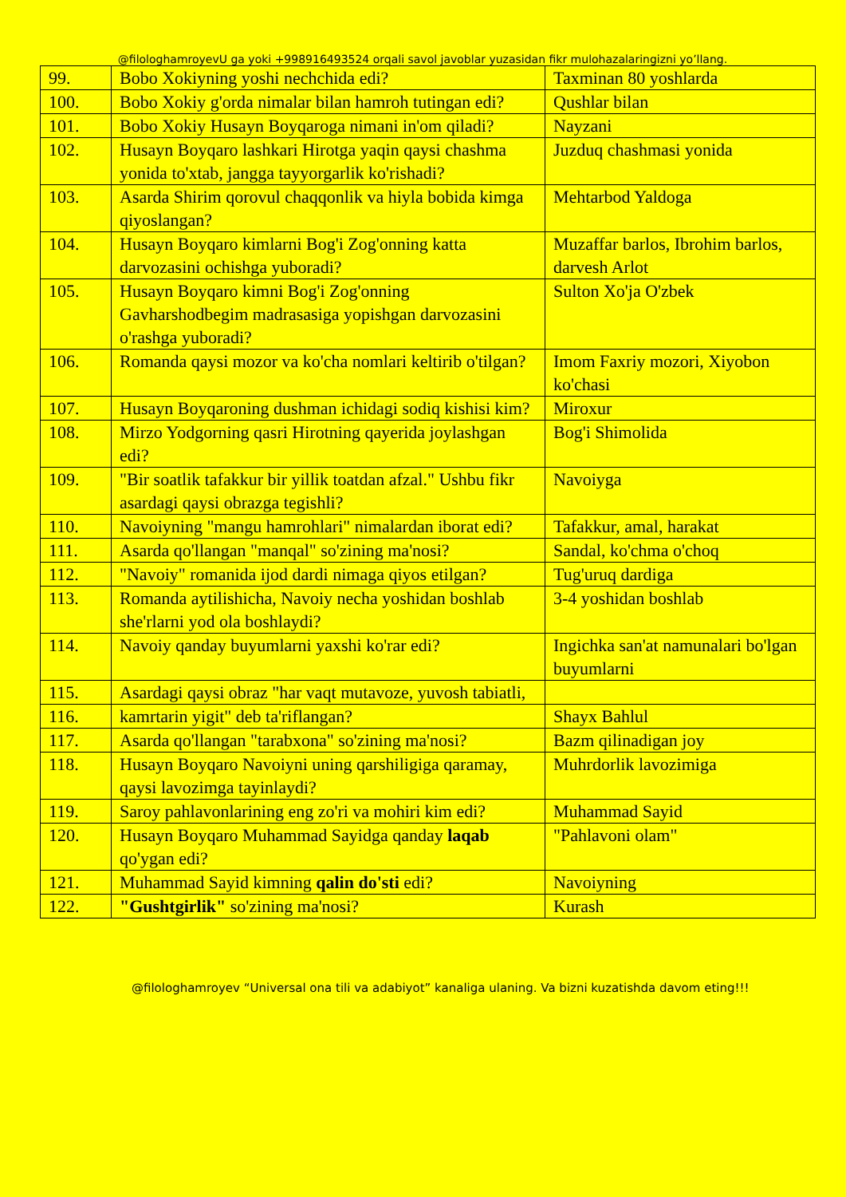@filologhamroyevU ga yoki +998916493524 orqali savol javoblar yuzasidan fikr mulohazalaringizni yo’llang.
| 99. | Bobo Xokiyning yoshi nechchida edi? | Taxminan 80 yoshlarda |
| 100. | Bobo Xokiy g'orda nimalar bilan hamroh tutingan edi? | Qushlar bilan |
| 101. | Bobo Xokiy Husayn Boyqaroga nimani in'om qiladi? | Nayzani |
| 102. | Husayn Boyqaro lashkari Hirotga yaqin qaysi chashma yonida to'xtab, jangga tayyorgarlik ko'rishadi? | Juzduq chashmasi yonida |
| 103. | Asarda Shirim qorovul chaqqonlik va hiyla bobida kimga qiyoslangan? | Mehtarbod Yaldoga |
| 104. | Husayn Boyqaro kimlarni Bog'i Zog'onning katta darvozasini ochishga yuboradi? | Muzaffar barlos, Ibrohim barlos, darvesh Arlot |
| 105. | Husayn Boyqaro kimni Bog'i Zog'onning Gavharshodbegim madrasasiga yopishgan darvozasini o'rashga yuboradi? | Sulton Xo'ja O'zbek |
| 106. | Romanda qaysi mozor va ko'cha nomlari keltirib o'tilgan? | Imom Faxriy mozori, Xiyobon ko'chasi |
| 107. | Husayn Boyqaroning dushman ichidagi sodiq kishisi kim? | Miroxur |
| 108. | Mirzo Yodgorning qasri Hirotning qayerida joylashgan edi? | Bog'i Shimolida |
| 109. | "Bir soatlik tafakkur bir yillik toatdan afzal." Ushbu fikr asardagi qaysi obrazga tegishli? | Navoiyga |
| 110. | Navoiyning "mangu hamrohlari" nimalardan iborat edi? | Tafakkur, amal, harakat |
| 111. | Asarda qo'llangan "manqal" so'zining ma'nosi? | Sandal, ko'chma o'choq |
| 112. | "Navoiy" romanida ijod dardi nimaga qiyos etilgan? | Tug'uruq dardiga |
| 113. | Romanda aytilishicha, Navoiy necha yoshidan boshlab she'rlarni yod ola boshlaydi? | 3-4 yoshidan boshlab |
| 114. | Navoiy qanday buyumlarni yaxshi ko'rar edi? | Ingichka san'at namunalari bo'lgan buyumlarni |
| 115. | Asardagi qaysi obraz "har vaqt mutavoze, yuvosh tabiatli, | |
| 116. | kamrtarin yigit" deb ta'riflangan? | Shayx Bahlul |
| 117. | Asarda qo'llangan "tarabxona" so'zining ma'nosi? | Bazm qilinadigan joy |
| 118. | Husayn Boyqaro Navoiyni uning qarshiligiga qaramay, qaysi lavozimga tayinlaydi? | Muhrdorlik lavozimiga |
| 119. | Saroy pahlavonlarining eng zo'ri va mohiri kim edi? | Muhammad Sayid |
| 120. | Husayn Boyqaro Muhammad Sayidga qanday laqab qo'ygan edi? | "Pahlavoni olam" |
| 121. | Muhammad Sayid kimning qalin do'sti edi? | Navoiyning |
| 122. | "Gushtgirlik" so'zining ma'nosi? | Kurash |
@filologhamroyev “Universal ona tili va adabiyot” kanaliga ulaning. Va bizni kuzatishda davom eting!!!